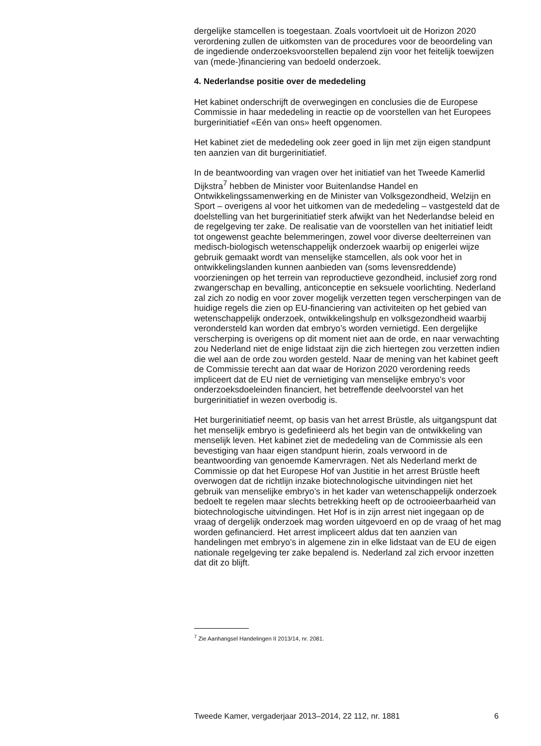dergelijke stamcellen is toegestaan. Zoals voortvloeit uit de Horizon 2020 verordening zullen de uitkomsten van de procedures voor de beoordeling van de ingediende onderzoeksvoorstellen bepalend zijn voor het feitelijk toewijzen van (mede-)financiering van bedoeld onderzoek.
4. Nederlandse positie over de mededeling
Het kabinet onderschrijft de overwegingen en conclusies die de Europese Commissie in haar mededeling in reactie op de voorstellen van het Europees burgerinitiatief «Eén van ons» heeft opgenomen.
Het kabinet ziet de mededeling ook zeer goed in lijn met zijn eigen standpunt ten aanzien van dit burgerinitiatief.
In de beantwoording van vragen over het initiatief van het Tweede Kamerlid Dijkstra<sup>7</sup> hebben de Minister voor Buitenlandse Handel en Ontwikkelingssamenwerking en de Minister van Volksgezondheid, Welzijn en Sport – overigens al voor het uitkomen van de mededeling – vastgesteld dat de doelstelling van het burgerinitiatief sterk afwijkt van het Nederlandse beleid en de regelgeving ter zake. De realisatie van de voorstellen van het initiatief leidt tot ongewenst geachte belemmeringen, zowel voor diverse deelterreinen van medisch-biologisch wetenschappelijk onderzoek waarbij op enigerlei wijze gebruik gemaakt wordt van menselijke stamcellen, als ook voor het in ontwikkelingslanden kunnen aanbieden van (soms levensreddende) voorzieningen op het terrein van reproductieve gezondheid, inclusief zorg rond zwangerschap en bevalling, anticonceptie en seksuele voorlichting. Nederland zal zich zo nodig en voor zover mogelijk verzetten tegen verscherpingen van de huidige regels die zien op EU-financiering van activiteiten op het gebied van wetenschappelijk onderzoek, ontwikkelingshulp en volksgezondheid waarbij verondersteld kan worden dat embryo’s worden vernietigd. Een dergelijke verscherping is overigens op dit moment niet aan de orde, en naar verwachting zou Nederland niet de enige lidstaat zijn die zich hiertegen zou verzetten indien die wel aan de orde zou worden gesteld. Naar de mening van het kabinet geeft de Commissie terecht aan dat waar de Horizon 2020 verordening reeds impliceert dat de EU niet de vernietiging van menselijke embryo’s voor onderzoeksdoeleinden financiert, het betreffende deelvoorstel van het burgerinitiatief in wezen overbodig is.
Het burgerinitiatief neemt, op basis van het arrest Brüstle, als uitgangspunt dat het menselijk embryo is gedefinieerd als het begin van de ontwikkeling van menselijk leven. Het kabinet ziet de mededeling van de Commissie als een bevestiging van haar eigen standpunt hierin, zoals verwoord in de beantwoording van genoemde Kamervragen. Net als Nederland merkt de Commissie op dat het Europese Hof van Justitie in het arrest Brüstle heeft overwogen dat de richtlijn inzake biotechnologische uitvindingen niet het gebruik van menselijke embryo’s in het kader van wetenschappelijk onderzoek bedoelt te regelen maar slechts betrekking heeft op de octrooieerbaarheid van biotechnologische uitvindingen. Het Hof is in zijn arrest niet ingegaan op de vraag of dergelijk onderzoek mag worden uitgevoerd en op de vraag of het mag worden gefinancierd. Het arrest impliceert aldus dat ten aanzien van handelingen met embryo’s in algemene zin in elke lidstaat van de EU de eigen nationale regelgeving ter zake bepalend is. Nederland zal zich ervoor inzetten dat dit zo blijft.
<sup>7</sup> Zie Aanhangsel Handelingen II 2013/14, nr. 2081.
Tweede Kamer, vergaderjaar 2013–2014, 22 112, nr. 1881 6